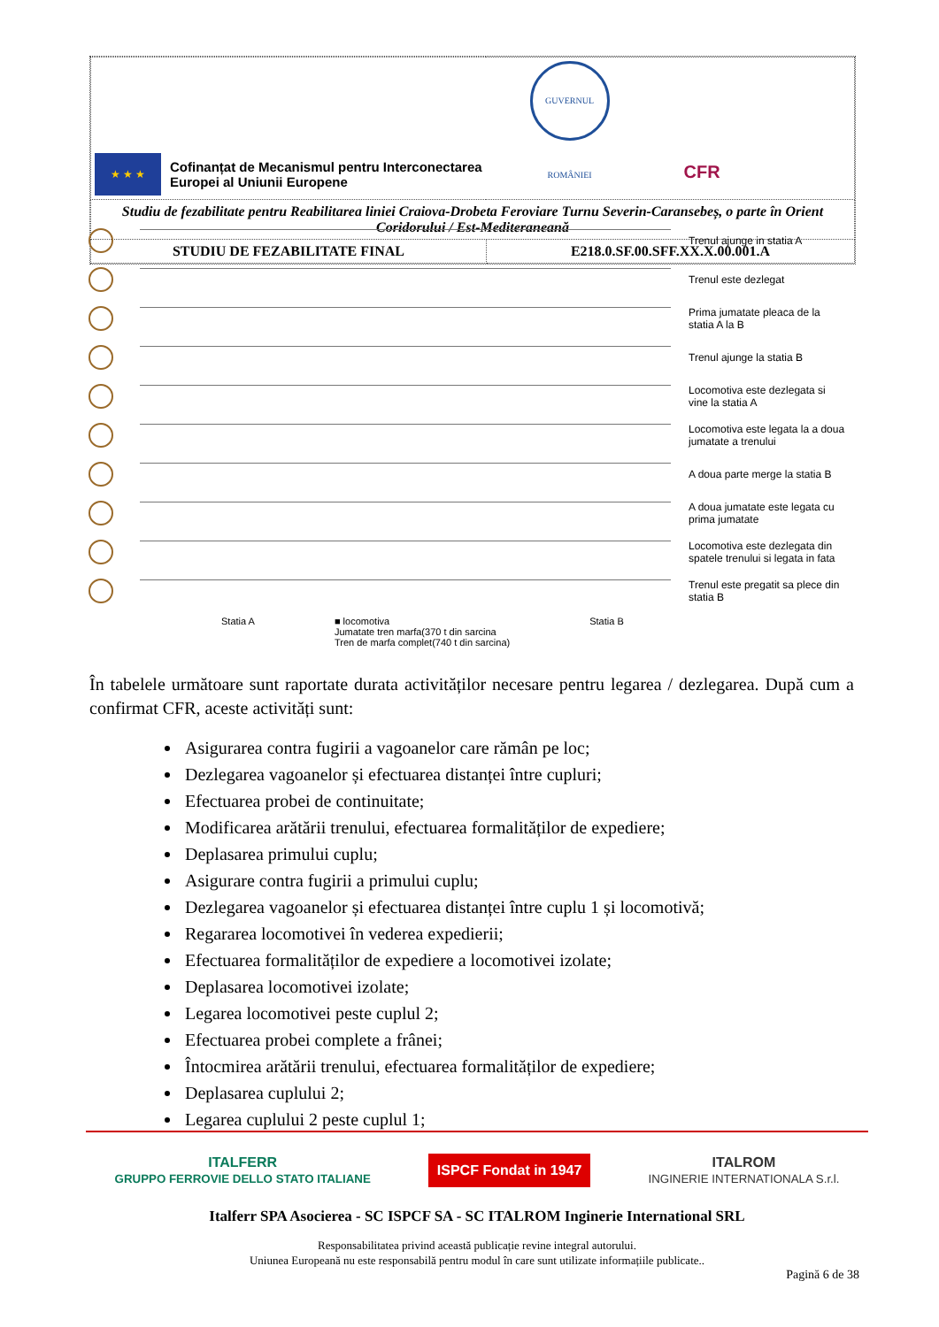| ★ ★ ★ Cofinanțat de Mecanismul pentru Interconectarea Europei al Uniunii Europene GUVERNUL ROMÂNIEI CFR | |
| Studiu de fezabilitate pentru Reabilitarea liniei Craiova-Drobeta Feroviare Turnu Severin-Caransebeș, o parte în Orient Coridorului / Est-Mediteraneană | |
| STUDIU DE FEZABILITATE FINAL | E218.0.SF.00.SFF.XX.X.00.001.A |
Trenul ajunge in statia A
Trenul este dezlegat
Prima jumatate pleaca de la statia A la B
Trenul ajunge la statia B
Locomotiva este dezlegata si vine la statia A
Locomotiva este legata la a doua jumatate a trenului
A doua parte merge la statia B
A doua jumatate este legata cu prima jumatate
Locomotiva este dezlegata din spatele trenului si legata in fata
Trenul este pregatit sa plece din statia B
Statia A ■ locomotiva
Jumatate tren marfa(370 t din sarcina
Tren de marfa complet(740 t din sarcina) Statia B
În tabelele următoare sunt raportate durata activităților necesare pentru legarea / dezlegarea. După cum a confirmat CFR, aceste activități sunt:
Asigurarea contra fugirii a vagoanelor care rămân pe loc;
Dezlegarea vagoanelor și efectuarea distanței între cupluri;
Efectuarea probei de continuitate;
Modificarea arătării trenului, efectuarea formalităților de expediere;
Deplasarea primului cuplu;
Asigurare contra fugirii a primului cuplu;
Dezlegarea vagoanelor și efectuarea distanței între cuplu 1 și locomotivă;
Regararea locomotivei în vederea expedierii;
Efectuarea formalităților de expediere a locomotivei izolate;
Deplasarea locomotivei izolate;
Legarea locomotivei peste cuplul 2;
Efectuarea probei complete a frânei;
Întocmirea arătării trenului, efectuarea formalităților de expediere;
Deplasarea cuplului 2;
Legarea cuplului 2 peste cuplul 1;
ITALFERR
GRUPPO FERROVIE DELLO STATO ITALIANE ISPCF Fondat in 1947 ITALROM
INGINERIE INTERNATIONALA S.r.l.
Italferr SPA Asocierea - SC ISPCF SA - SC ITALROM Inginerie International SRL
Responsabilitatea privind această publicație revine integral autorului.
Uniunea Europeană nu este responsabilă pentru modul în care sunt utilizate informațiile publicate..
Pagină 6 de 38